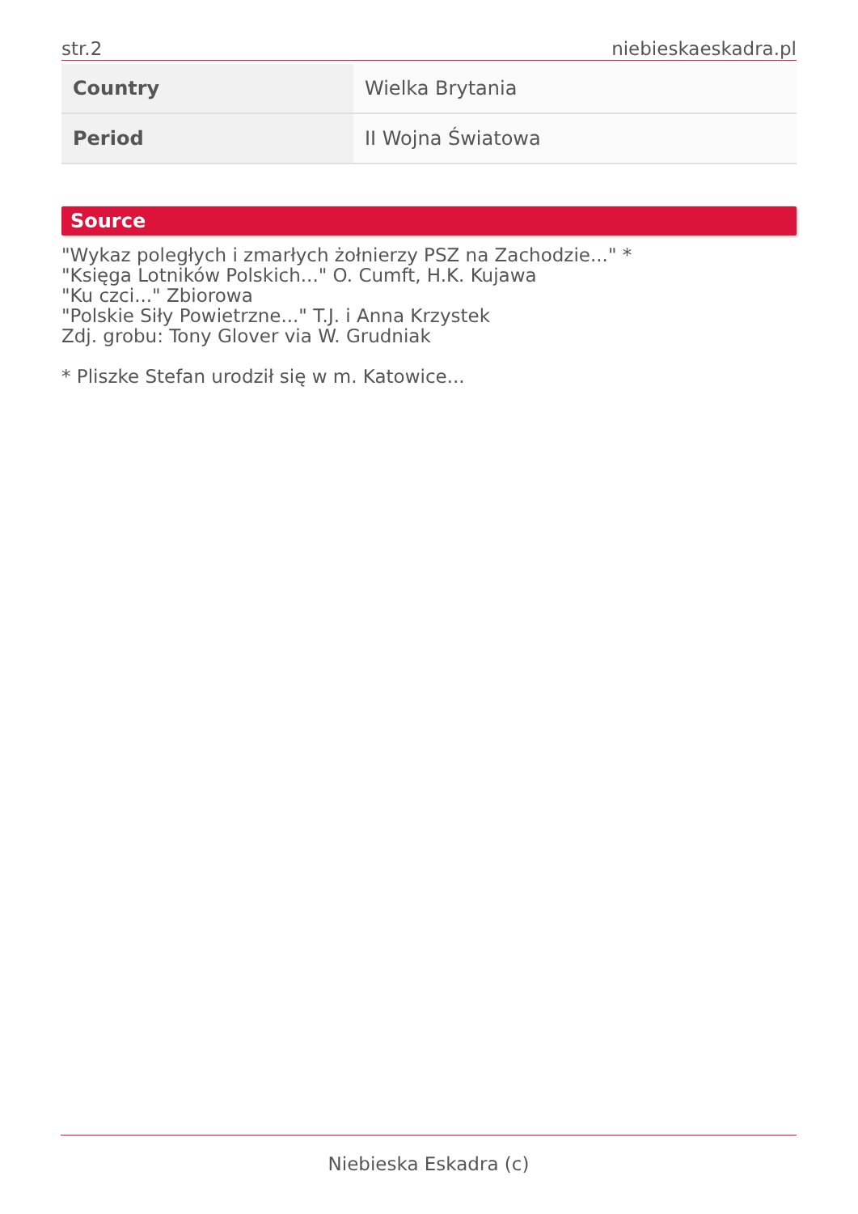str.2 niebieskaeskadra.pl
| Country | Wielka Brytania |
| Period | II Wojna Światowa |
Source
"Wykaz poległych i zmarłych żołnierzy PSZ na Zachodzie..." *
"Księga Lotników Polskich..." O. Cumft, H.K. Kujawa
"Ku czci..." Zbiorowa
"Polskie Siły Powietrzne..." T.J. i Anna Krzystek
Zdj. grobu: Tony Glover via W. Grudniak
* Pliszke Stefan urodził się w m. Katowice...
Niebieska Eskadra (c)